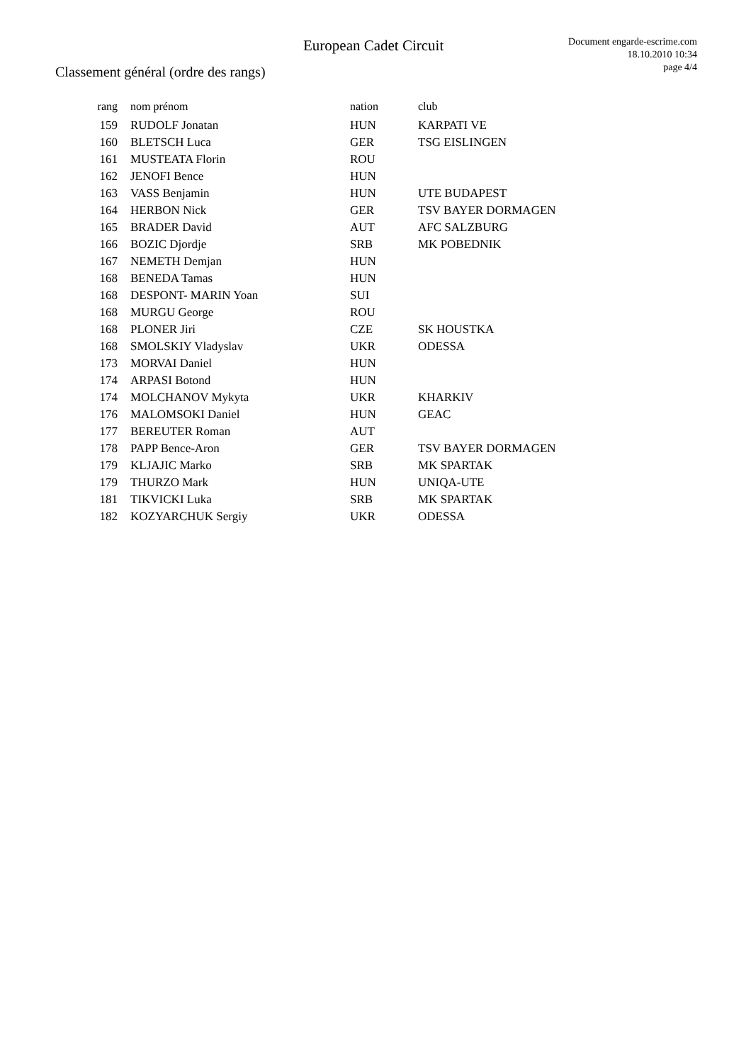European Cadet Circuit
Document engarde-escrime.com
18.10.2010 10:34
page 4/4
Classement général (ordre des rangs)
| rang | nom prénom | nation | club |
| --- | --- | --- | --- |
| 159 | RUDOLF Jonatan | HUN | KARPATI VE |
| 160 | BLETSCH Luca | GER | TSG EISLINGEN |
| 161 | MUSTEATA Florin | ROU | |
| 162 | JENOFI Bence | HUN | |
| 163 | VASS Benjamin | HUN | UTE BUDAPEST |
| 164 | HERBON Nick | GER | TSV BAYER DORMAGEN |
| 165 | BRADER David | AUT | AFC SALZBURG |
| 166 | BOZIC Djordje | SRB | MK POBEDNIK |
| 167 | NEMETH Demjan | HUN | |
| 168 | BENEDA Tamas | HUN | |
| 168 | DESPONT- MARIN Yoan | SUI | |
| 168 | MURGU George | ROU | |
| 168 | PLONER Jiri | CZE | SK HOUSTKA |
| 168 | SMOLSKIY Vladyslav | UKR | ODESSA |
| 173 | MORVAI Daniel | HUN | |
| 174 | ARPASI Botond | HUN | |
| 174 | MOLCHANOV Mykyta | UKR | KHARKIV |
| 176 | MALOMSOKI Daniel | HUN | GEAC |
| 177 | BEREUTER Roman | AUT | |
| 178 | PAPP Bence-Aron | GER | TSV BAYER DORMAGEN |
| 179 | KLJAJIC Marko | SRB | MK SPARTAK |
| 179 | THURZO Mark | HUN | UNIQA-UTE |
| 181 | TIKVICKI Luka | SRB | MK SPARTAK |
| 182 | KOZYARCHUK Sergiy | UKR | ODESSA |